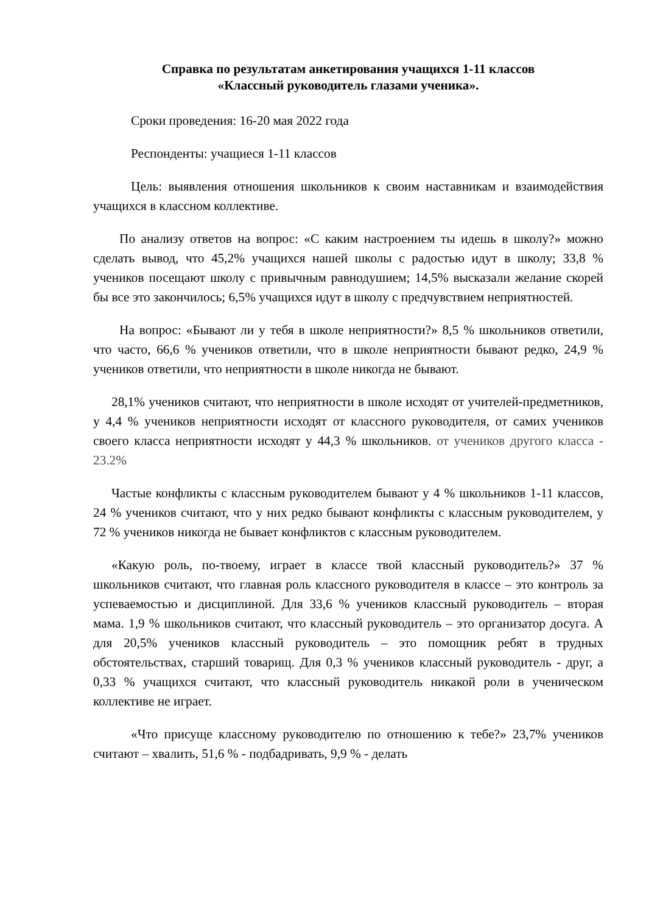Справка по результатам анкетирования учащихся 1-11 классов
«Классный руководитель глазами ученика».
Сроки проведения: 16-20 мая 2022 года
Респонденты: учащиеся 1-11 классов
Цель: выявления отношения школьников к своим наставникам и взаимодействия учащихся в классном коллективе.
По анализу ответов на вопрос: «С каким настроением ты идешь в школу?» можно сделать вывод, что 45,2% учащихся нашей школы с радостью идут в школу; 33,8 % учеников посещают школу с привычным равнодушием; 14,5% высказали желание скорей бы все это закончилось; 6,5% учащихся идут в школу с предчувствием неприятностей.
На вопрос: «Бывают ли у тебя в школе неприятности?» 8,5 % школьников ответили, что часто, 66,6 % учеников ответили, что в школе неприятности бывают редко, 24,9 % учеников ответили, что неприятности в школе никогда не бывают.
28,1% учеников считают, что неприятности в школе исходят от учителей-предметников, у 4,4 % учеников неприятности исходят от классного руководителя, от самих учеников своего класса неприятности исходят у 44,3 % школьников. от учеников другого класса - 23.2%
Частые конфликты с классным руководителем бывают у 4 % школьников 1-11 классов, 24 % учеников считают, что у них редко бывают конфликты с классным руководителем, у 72 % учеников никогда не бывает конфликтов с классным руководителем.
«Какую роль, по-твоему, играет в классе твой классный руководитель?» 37 % школьников считают, что главная роль классного руководителя в классе – это контроль за успеваемостью и дисциплиной. Для 33,6 % учеников классный руководитель – вторая мама. 1,9 % школьников считают, что классный руководитель – это организатор досуга. А для 20,5% учеников классный руководитель – это помощник ребят в трудных обстоятельствах, старший товарищ. Для 0,3 % учеников классный руководитель - друг, а 0,33 % учащихся считают, что классный руководитель никакой роли в ученическом коллективе не играет.
«Что присуще классному руководителю по отношению к тебе?» 23,7% учеников считают – хвалить, 51,6 % - подбадривать, 9,9 % - делать